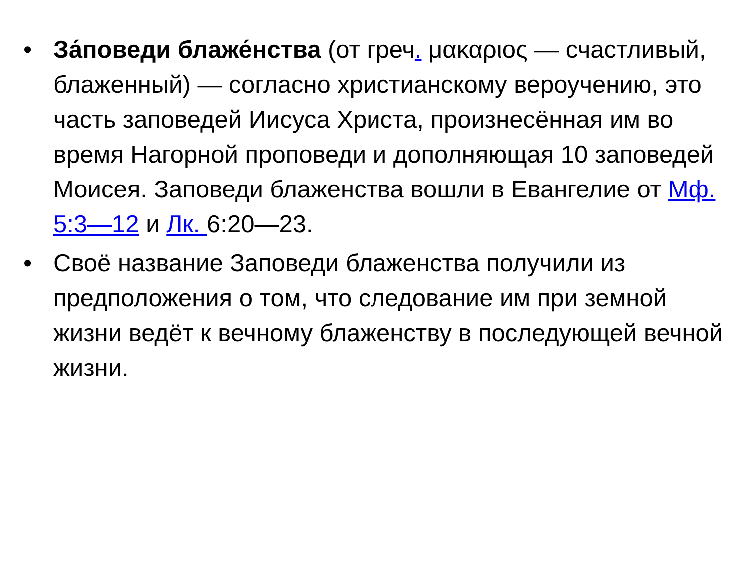• За́поведи блаже́нства (от греч. μακαριος — счастливый, блаженный) — согласно христианскому вероучению, это часть заповедей Иисуса Христа, произнесённая им во время Нагорной проповеди и дополняющая 10 заповедей Моисея. Заповеди блаженства вошли в Евангелие от Мф. 5:3—12 и Лк. 6:20—23.
• Своё название Заповеди блаженства получили из предположения о том, что следование им при земной жизни ведёт к вечному блаженству в последующей вечной жизни.